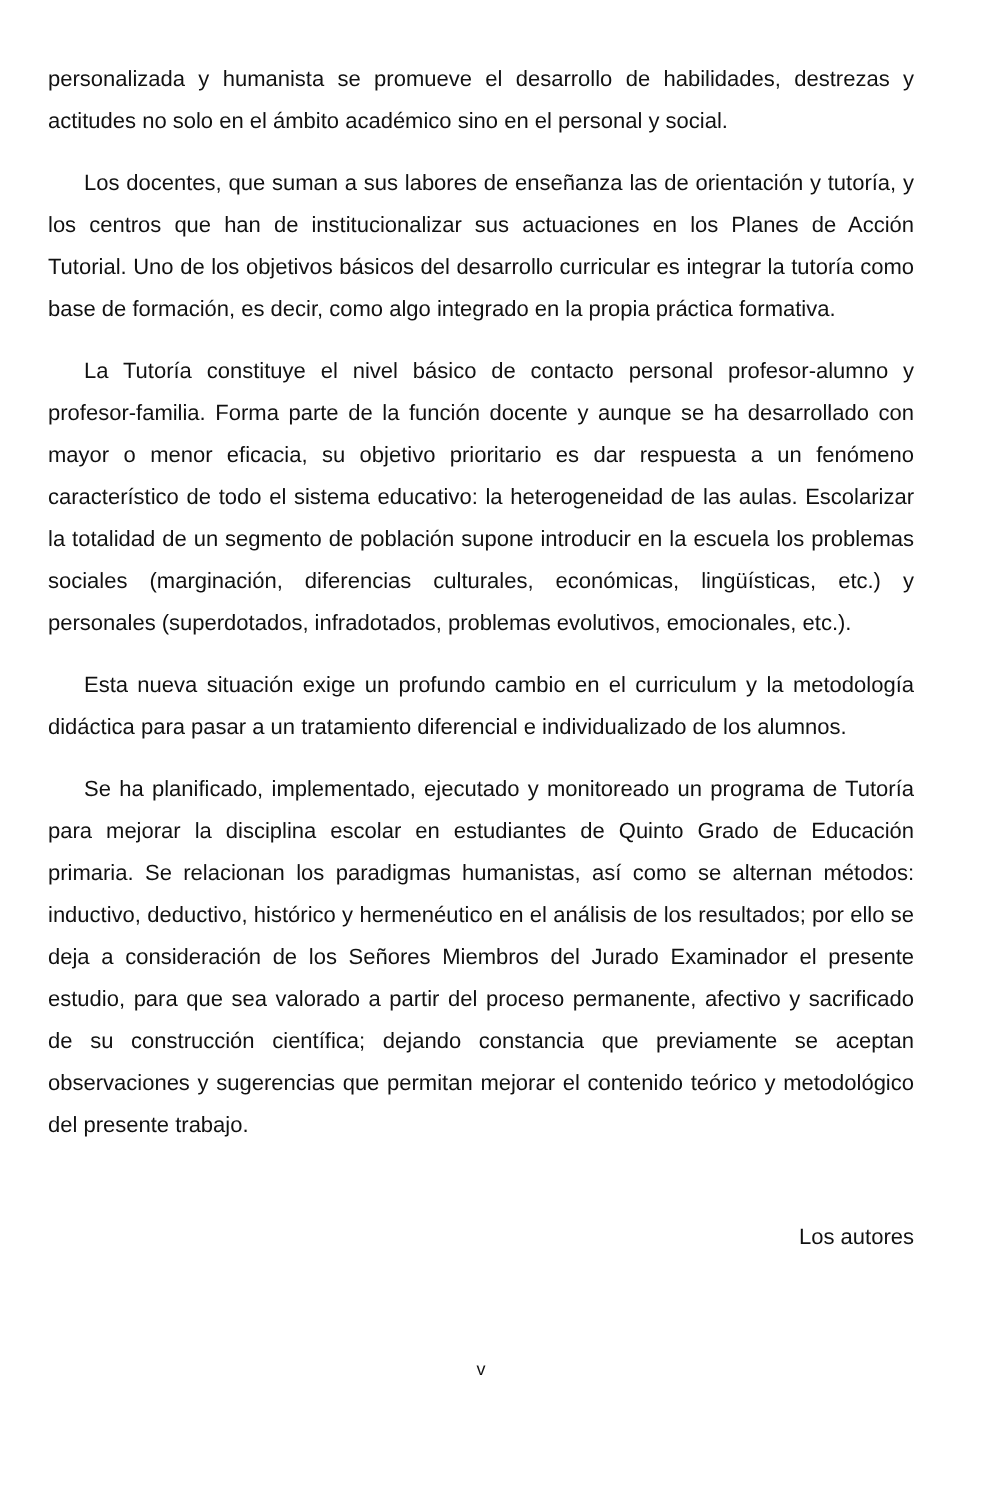personalizada y humanista se promueve el desarrollo de habilidades, destrezas y actitudes no solo en el ámbito académico sino en el personal y social.
Los docentes, que suman a sus labores de enseñanza las de orientación y tutoría, y los centros que han de institucionalizar sus actuaciones en los Planes de Acción Tutorial. Uno de los objetivos básicos del desarrollo curricular es integrar la tutoría como base de formación, es decir, como algo integrado en la propia práctica formativa.
La Tutoría constituye el nivel básico de contacto personal profesor-alumno y profesor-familia. Forma parte de la función docente y aunque se ha desarrollado con mayor o menor eficacia, su objetivo prioritario es dar respuesta a un fenómeno característico de todo el sistema educativo: la heterogeneidad de las aulas. Escolarizar la totalidad de un segmento de población supone introducir en la escuela los problemas sociales (marginación, diferencias culturales, económicas, lingüísticas, etc.) y personales (superdotados, infradotados, problemas evolutivos, emocionales, etc.).
Esta nueva situación exige un profundo cambio en el curriculum y la metodología didáctica para pasar a un tratamiento diferencial e individualizado de los alumnos.
Se ha planificado, implementado, ejecutado y monitoreado un programa de Tutoría para mejorar la disciplina escolar en estudiantes de Quinto Grado de Educación primaria. Se relacionan los paradigmas humanistas, así como se alternan métodos: inductivo, deductivo, histórico y hermenéutico en el análisis de los resultados; por ello se deja a consideración de los Señores Miembros del Jurado Examinador el presente estudio, para que sea valorado a partir del proceso permanente, afectivo y sacrificado de su construcción científica; dejando constancia que previamente se aceptan observaciones y sugerencias que permitan mejorar el contenido teórico y metodológico del presente trabajo.
Los autores
v